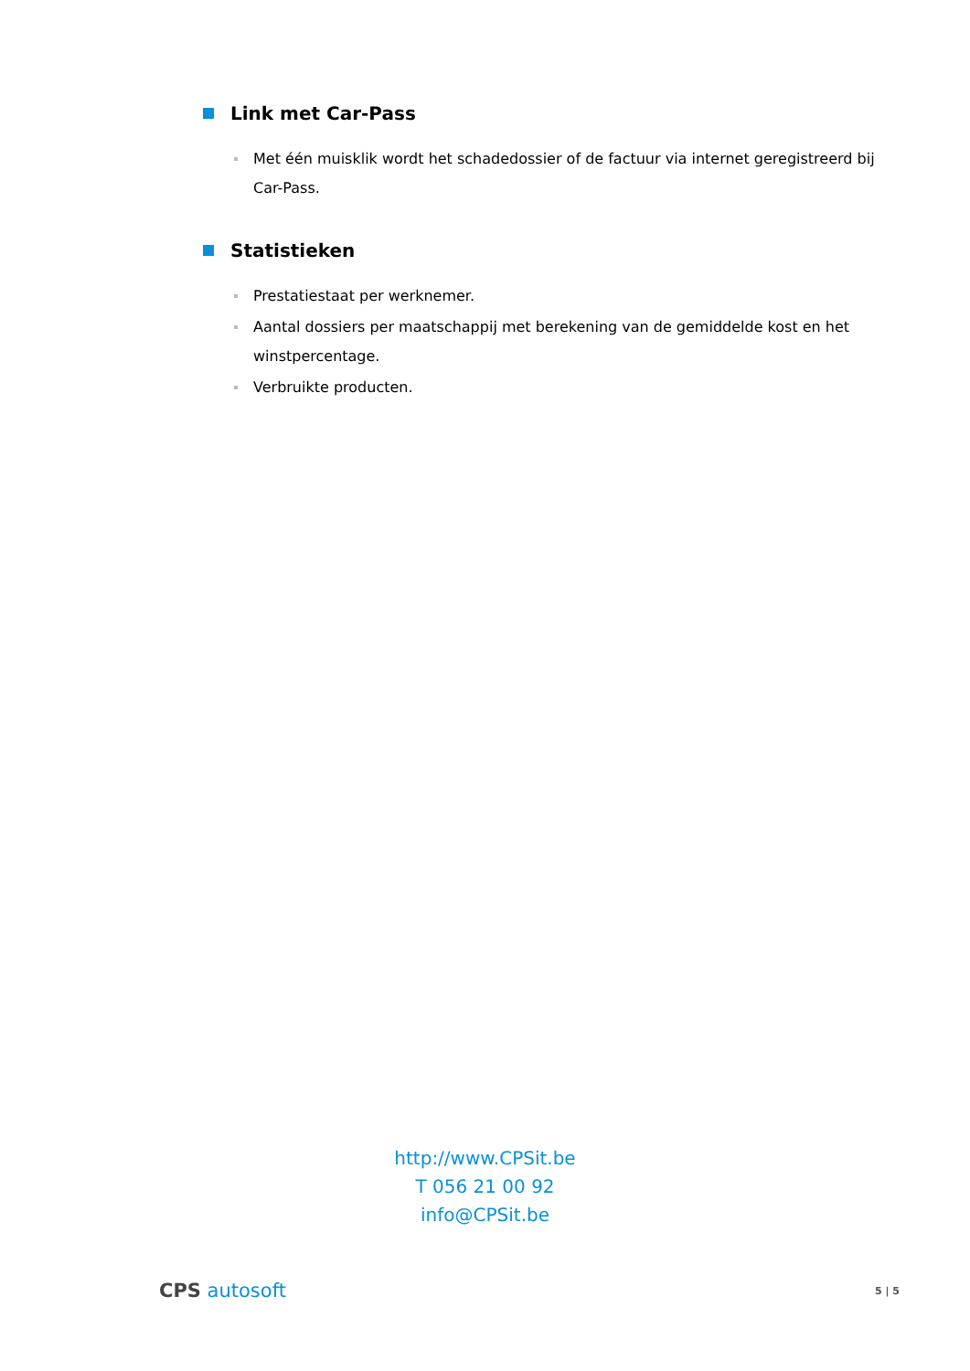Link met Car-Pass
Met één muisklik wordt het schadedossier of de factuur via internet geregistreerd bij Car-Pass.
Statistieken
Prestatiestaat per werknemer.
Aantal dossiers per maatschappij met berekening van de gemiddelde kost en het winstpercentage.
Verbruikte producten.
http://www.CPSit.be
T 056 21 00 92
info@CPSit.be
CPS autosoft 5 | 5